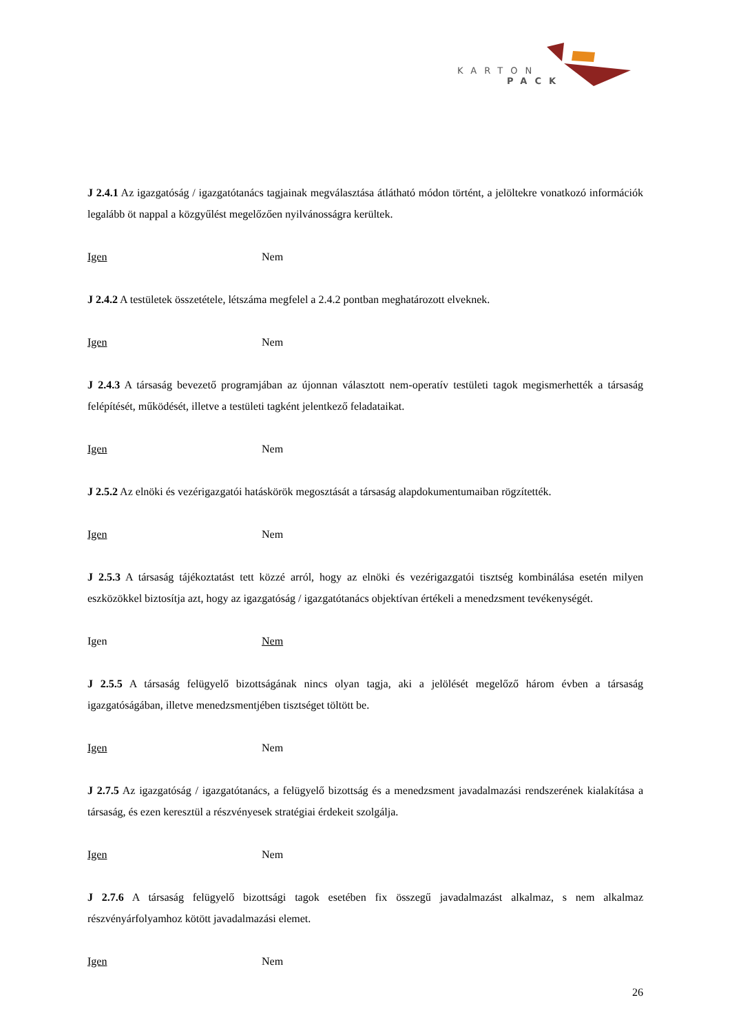KARTON
PACK
J 2.4.1 Az igazgatóság / igazgatótanács tagjainak megválasztása átlátható módon történt, a jelöltekre vonatkozó információk legalább öt nappal a közgyűlést megelőzően nyilvánosságra kerültek.
Igen Nem
J 2.4.2 A testületek összetétele, létszáma megfelel a 2.4.2 pontban meghatározott elveknek.
Igen Nem
J 2.4.3 A társaság bevezető programjában az újonnan választott nem-operatív testületi tagok megismerhették a társaság felépítését, működését, illetve a testületi tagként jelentkező feladataikat.
Igen Nem
J 2.5.2 Az elnöki és vezérigazgatói hatáskörök megosztását a társaság alapdokumentumaiban rögzítették.
Igen Nem
J 2.5.3 A társaság tájékoztatást tett közzé arról, hogy az elnöki és vezérigazgatói tisztség kombinálása esetén milyen eszközökkel biztosítja azt, hogy az igazgatóság / igazgatótanács objektívan értékeli a menedzsment tevékenységét.
Igen Nem
J 2.5.5 A társaság felügyelő bizottságának nincs olyan tagja, aki a jelölését megelőző három évben a társaság igazgatóságában, illetve menedzsmentjében tisztséget töltött be.
Igen Nem
J 2.7.5 Az igazgatóság / igazgatótanács, a felügyelő bizottság és a menedzsment javadalmazási rendszerének kialakítása a társaság, és ezen keresztül a részvényesek stratégiai érdekeit szolgálja.
Igen Nem
J 2.7.6 A társaság felügyelő bizottsági tagok esetében fix összegű javadalmazást alkalmaz, s nem alkalmaz részvényárfolyamhoz kötött javadalmazási elemet.
Igen Nem
26